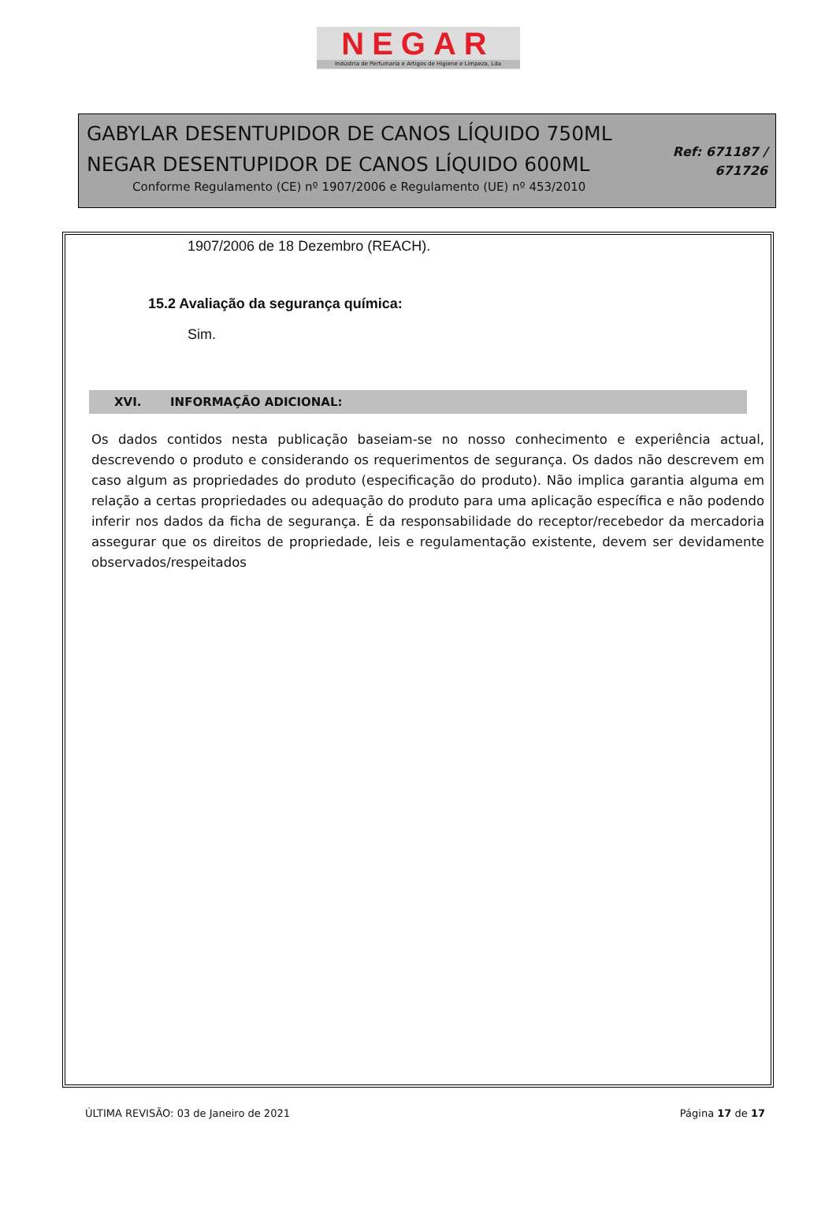NEGAR
Indústria de Perfumaria e Artigos de Higiene e Limpeza, Lda
GABYLAR DESENTUPIDOR DE CANOS LÍQUIDO 750ML
NEGAR DESENTUPIDOR DE CANOS LÍQUIDO 600ML
Conforme Regulamento (CE) nº 1907/2006 e Regulamento (UE) nº 453/2010
Ref: 671187 /
671726
1907/2006 de 18 Dezembro (REACH).
15.2 Avaliação da segurança química:
Sim.
XVI. INFORMAÇÃO ADICIONAL:
Os dados contidos nesta publicação baseiam-se no nosso conhecimento e experiência actual, descrevendo o produto e considerando os requerimentos de segurança. Os dados não descrevem em caso algum as propriedades do produto (especificação do produto). Não implica garantia alguma em relação a certas propriedades ou adequação do produto para uma aplicação específica e não podendo inferir nos dados da ficha de segurança. É da responsabilidade do receptor/recebedor da mercadoria assegurar que os direitos de propriedade, leis e regulamentação existente, devem ser devidamente observados/respeitados
ÚLTIMA REVISÃO: 03 de Janeiro de 2021 Página 17 de 17